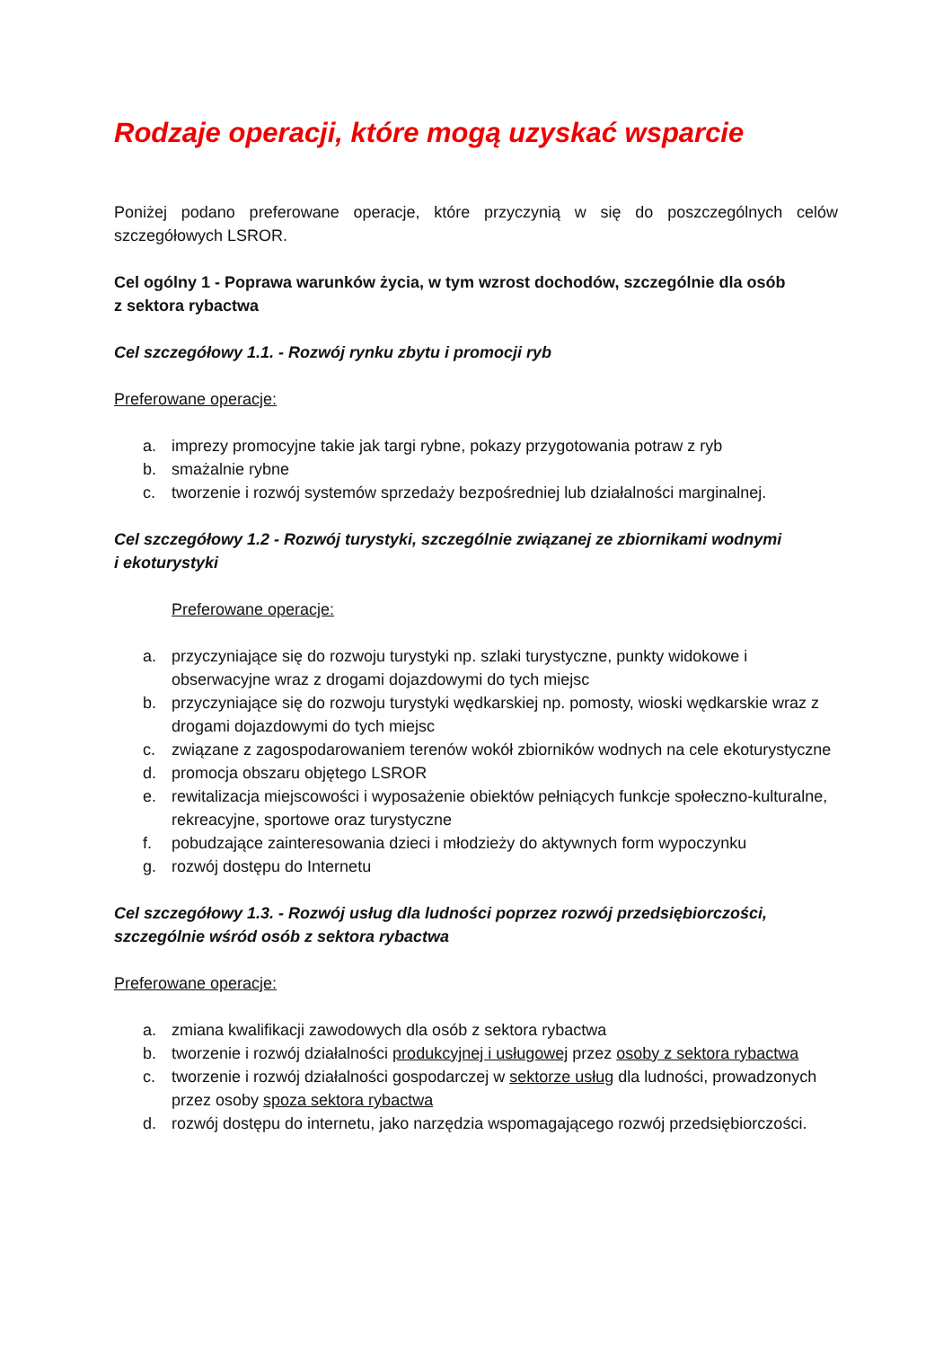Rodzaje operacji, które mogą uzyskać wsparcie
Poniżej podano preferowane operacje, które przyczynią w się do poszczególnych celów szczegółowych LSROR.
Cel ogólny 1 - Poprawa warunków życia, w tym wzrost dochodów, szczególnie dla osób
z sektora rybactwa
Cel szczegółowy 1.1. - Rozwój rynku zbytu i promocji ryb
Preferowane operacje:
a. imprezy promocyjne takie jak targi rybne, pokazy przygotowania potraw z ryb
b. smażalnie rybne
c. tworzenie i rozwój systemów sprzedaży bezpośredniej lub działalności marginalnej.
Cel szczegółowy 1.2 - Rozwój turystyki, szczególnie związanej ze zbiornikami wodnymi
i ekoturystyki
Preferowane operacje:
a. przyczyniające się do rozwoju turystyki np. szlaki turystyczne, punkty widokowe i obserwacyjne wraz z drogami dojazdowymi do tych miejsc
b. przyczyniające się do rozwoju turystyki wędkarskiej np. pomosty, wioski wędkarskie wraz z drogami dojazdowymi do tych miejsc
c. związane z zagospodarowaniem terenów wokół zbiorników wodnych na cele ekoturystyczne
d. promocja obszaru objętego LSROR
e. rewitalizacja miejscowości i wyposażenie obiektów pełniących funkcje społeczno-kulturalne, rekreacyjne, sportowe oraz turystyczne
f. pobudzające zainteresowania dzieci i młodzieży do aktywnych form wypoczynku
g. rozwój dostępu do Internetu
Cel szczegółowy 1.3. - Rozwój usług dla ludności poprzez rozwój przedsiębiorczości, szczególnie wśród osób z sektora rybactwa
Preferowane operacje:
a. zmiana kwalifikacji zawodowych dla osób z sektora rybactwa
b. tworzenie i rozwój działalności produkcyjnej i usługowej przez osoby z sektora rybactwa
c. tworzenie i rozwój działalności gospodarczej w sektorze usług dla ludności, prowadzonych przez osoby spoza sektora rybactwa
d. rozwój dostępu do internetu, jako narzędzia wspomagającego rozwój przedsiębiorczości.